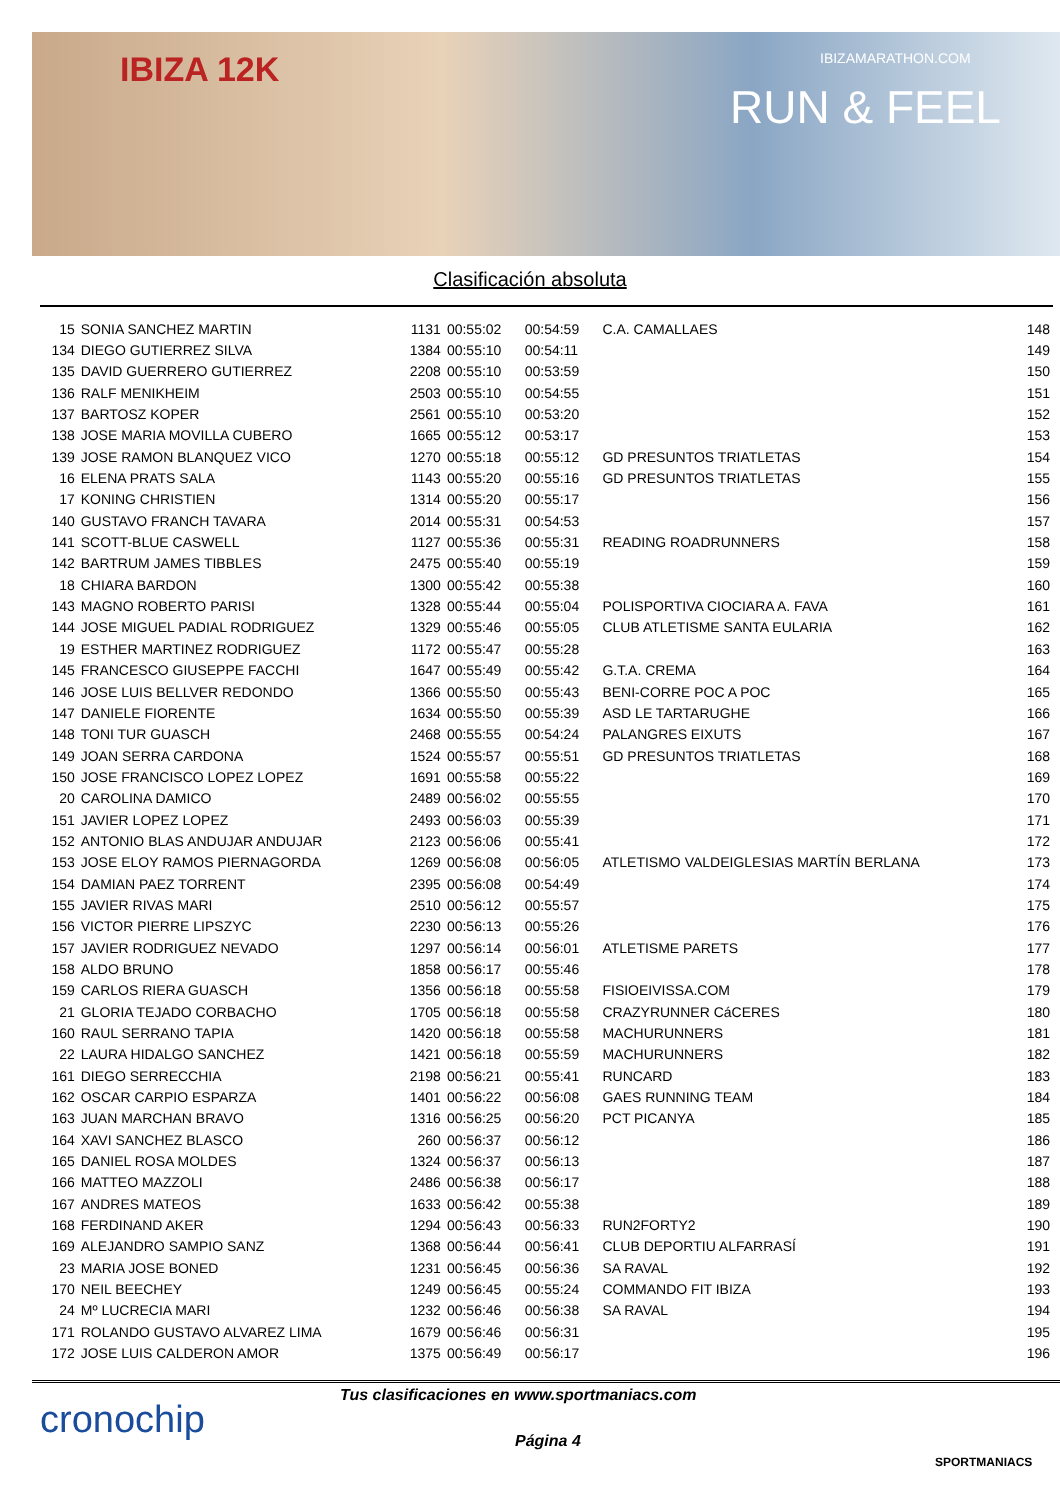IBIZA 12K IBIZAMARATHON.COM
RUN & FEEL
Clasificación absoluta
| 15 | SONIA SANCHEZ MARTIN | 1131 | 00:55:02 | 00:54:59 | C.A. CAMALLAES | 148 |
| 134 | DIEGO GUTIERREZ SILVA | 1384 | 00:55:10 | 00:54:11 | | 149 |
| 135 | DAVID GUERRERO GUTIERREZ | 2208 | 00:55:10 | 00:53:59 | | 150 |
| 136 | RALF MENIKHEIM | 2503 | 00:55:10 | 00:54:55 | | 151 |
| 137 | BARTOSZ KOPER | 2561 | 00:55:10 | 00:53:20 | | 152 |
| 138 | JOSE MARIA MOVILLA CUBERO | 1665 | 00:55:12 | 00:53:17 | | 153 |
| 139 | JOSE RAMON BLANQUEZ VICO | 1270 | 00:55:18 | 00:55:12 | GD PRESUNTOS TRIATLETAS | 154 |
| 16 | ELENA PRATS SALA | 1143 | 00:55:20 | 00:55:16 | GD PRESUNTOS TRIATLETAS | 155 |
| 17 | KONING CHRISTIEN | 1314 | 00:55:20 | 00:55:17 | | 156 |
| 140 | GUSTAVO FRANCH TAVARA | 2014 | 00:55:31 | 00:54:53 | | 157 |
| 141 | SCOTT-BLUE CASWELL | 1127 | 00:55:36 | 00:55:31 | READING ROADRUNNERS | 158 |
| 142 | BARTRUM JAMES TIBBLES | 2475 | 00:55:40 | 00:55:19 | | 159 |
| 18 | CHIARA BARDON | 1300 | 00:55:42 | 00:55:38 | | 160 |
| 143 | MAGNO ROBERTO PARISI | 1328 | 00:55:44 | 00:55:04 | POLISPORTIVA CIOCIARA A. FAVA | 161 |
| 144 | JOSE MIGUEL PADIAL RODRIGUEZ | 1329 | 00:55:46 | 00:55:05 | CLUB ATLETISME SANTA EULARIA | 162 |
| 19 | ESTHER MARTINEZ RODRIGUEZ | 1172 | 00:55:47 | 00:55:28 | | 163 |
| 145 | FRANCESCO GIUSEPPE FACCHI | 1647 | 00:55:49 | 00:55:42 | G.T.A. CREMA | 164 |
| 146 | JOSE LUIS BELLVER REDONDO | 1366 | 00:55:50 | 00:55:43 | BENI-CORRE POC A POC | 165 |
| 147 | DANIELE FIORENTE | 1634 | 00:55:50 | 00:55:39 | ASD LE TARTARUGHE | 166 |
| 148 | TONI TUR GUASCH | 2468 | 00:55:55 | 00:54:24 | PALANGRES EIXUTS | 167 |
| 149 | JOAN SERRA CARDONA | 1524 | 00:55:57 | 00:55:51 | GD PRESUNTOS TRIATLETAS | 168 |
| 150 | JOSE FRANCISCO LOPEZ LOPEZ | 1691 | 00:55:58 | 00:55:22 | | 169 |
| 20 | CAROLINA DAMICO | 2489 | 00:56:02 | 00:55:55 | | 170 |
| 151 | JAVIER LOPEZ LOPEZ | 2493 | 00:56:03 | 00:55:39 | | 171 |
| 152 | ANTONIO BLAS ANDUJAR ANDUJAR | 2123 | 00:56:06 | 00:55:41 | | 172 |
| 153 | JOSE ELOY RAMOS PIERNAGORDA | 1269 | 00:56:08 | 00:56:05 | ATLETISMO VALDEIGLESIAS MARTÍN BERLANA | 173 |
| 154 | DAMIAN PAEZ TORRENT | 2395 | 00:56:08 | 00:54:49 | | 174 |
| 155 | JAVIER RIVAS MARI | 2510 | 00:56:12 | 00:55:57 | | 175 |
| 156 | VICTOR PIERRE LIPSZYC | 2230 | 00:56:13 | 00:55:26 | | 176 |
| 157 | JAVIER RODRIGUEZ NEVADO | 1297 | 00:56:14 | 00:56:01 | ATLETISME PARETS | 177 |
| 158 | ALDO BRUNO | 1858 | 00:56:17 | 00:55:46 | | 178 |
| 159 | CARLOS RIERA GUASCH | 1356 | 00:56:18 | 00:55:58 | FISIOEIVISSA.COM | 179 |
| 21 | GLORIA TEJADO CORBACHO | 1705 | 00:56:18 | 00:55:58 | CRAZYRUNNER CáCERES | 180 |
| 160 | RAUL SERRANO TAPIA | 1420 | 00:56:18 | 00:55:58 | MACHURUNNERS | 181 |
| 22 | LAURA HIDALGO SANCHEZ | 1421 | 00:56:18 | 00:55:59 | MACHURUNNERS | 182 |
| 161 | DIEGO SERRECCHIA | 2198 | 00:56:21 | 00:55:41 | RUNCARD | 183 |
| 162 | OSCAR CARPIO ESPARZA | 1401 | 00:56:22 | 00:56:08 | GAES RUNNING TEAM | 184 |
| 163 | JUAN MARCHAN BRAVO | 1316 | 00:56:25 | 00:56:20 | PCT PICANYA | 185 |
| 164 | XAVI SANCHEZ BLASCO | 260 | 00:56:37 | 00:56:12 | | 186 |
| 165 | DANIEL ROSA MOLDES | 1324 | 00:56:37 | 00:56:13 | | 187 |
| 166 | MATTEO MAZZOLI | 2486 | 00:56:38 | 00:56:17 | | 188 |
| 167 | ANDRES MATEOS | 1633 | 00:56:42 | 00:55:38 | | 189 |
| 168 | FERDINAND AKER | 1294 | 00:56:43 | 00:56:33 | RUN2FORTY2 | 190 |
| 169 | ALEJANDRO SAMPIO SANZ | 1368 | 00:56:44 | 00:56:41 | CLUB DEPORTIU ALFARRASÍ | 191 |
| 23 | MARIA JOSE BONED | 1231 | 00:56:45 | 00:56:36 | SA RAVAL | 192 |
| 170 | NEIL BEECHEY | 1249 | 00:56:45 | 00:55:24 | COMMANDO FIT IBIZA | 193 |
| 24 | Mº LUCRECIA MARI | 1232 | 00:56:46 | 00:56:38 | SA RAVAL | 194 |
| 171 | ROLANDO GUSTAVO ALVAREZ LIMA | 1679 | 00:56:46 | 00:56:31 | | 195 |
| 172 | JOSE LUIS CALDERON AMOR | 1375 | 00:56:49 | 00:56:17 | | 196 |
cronochip
Tus clasificaciones en www.sportmaniacs.com
Página 4
SPORTMANIACS